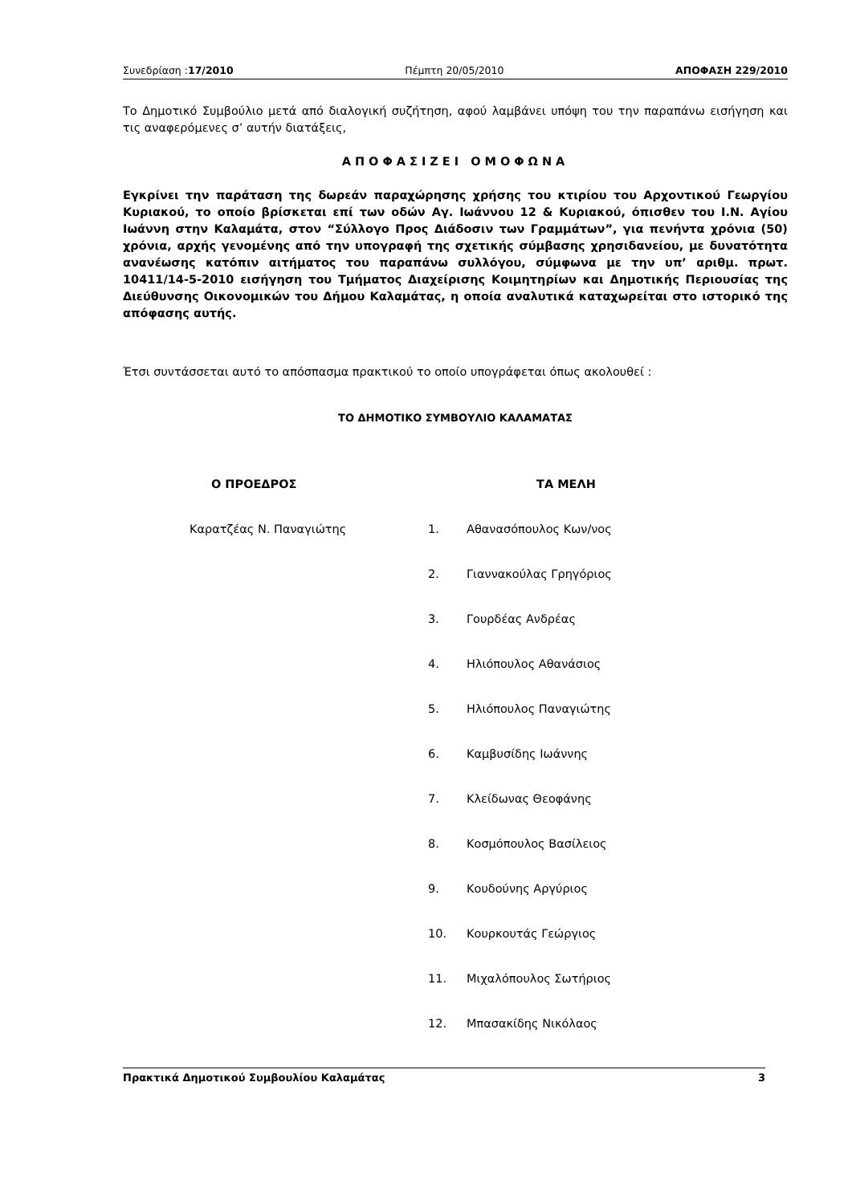Συνεδρίαση :17/2010 Πέμπτη 20/05/2010 ΑΠΟΦΑΣΗ 229/2010
Το Δημοτικό Συμβούλιο μετά από διαλογική συζήτηση, αφού λαμβάνει υπόψη του την παραπάνω εισήγηση και τις αναφερόμενες σ’ αυτήν διατάξεις,
ΑΠΟΦΑΣΙΖΕΙ ΟΜΟΦΩΝΑ
Εγκρίνει την παράταση της δωρεάν παραχώρησης χρήσης του κτιρίου του Αρχοντικού Γεωργίου Κυριακού, το οποίο βρίσκεται επί των οδών Αγ. Ιωάννου 12 & Κυριακού, όπισθεν του Ι.Ν. Αγίου Ιωάννη στην Καλαμάτα, στον “Σύλλογο Προς Διάδοσιν των Γραμμάτων”, για πενήντα χρόνια (50) χρόνια, αρχής γενομένης από την υπογραφή της σχετικής σύμβασης χρησιδανείου, με δυνατότητα ανανέωσης κατόπιν αιτήματος του παραπάνω συλλόγου, σύμφωνα με την υπ’ αριθμ. πρωτ. 10411/14-5-2010 εισήγηση του Τμήματος Διαχείρισης Κοιμητηρίων και Δημοτικής Περιουσίας της Διεύθυνσης Οικονομικών του Δήμου Καλαμάτας, η οποία αναλυτικά καταχωρείται στο ιστορικό της απόφασης αυτής.
Έτσι συντάσσεται αυτό το απόσπασμα πρακτικού το οποίο υπογράφεται όπως ακολουθεί :
ΤΟ ΔΗΜΟΤΙΚΟ ΣΥΜΒΟΥΛΙΟ ΚΑΛΑΜΑΤΑΣ
Ο ΠΡΟΕΔΡΟΣ
Καρατζέας Ν. Παναγιώτης
ΤΑ ΜΕΛΗ
1. Αθανασόπουλος Κων/νος
2. Γιαννακούλας Γρηγόριος
3. Γουρδέας Ανδρέας
4. Ηλιόπουλος Αθανάσιος
5. Ηλιόπουλος Παναγιώτης
6. Καμβυσίδης Ιωάννης
7. Κλείδωνας Θεοφάνης
8. Κοσμόπουλος Βασίλειος
9. Κουδούνης Αργύριος
10. Κουρκουτάς Γεώργιος
11. Μιχαλόπουλος Σωτήριος
12. Μπασακίδης Νικόλαος
Πρακτικά Δημοτικού Συμβουλίου Καλαμάτας 3